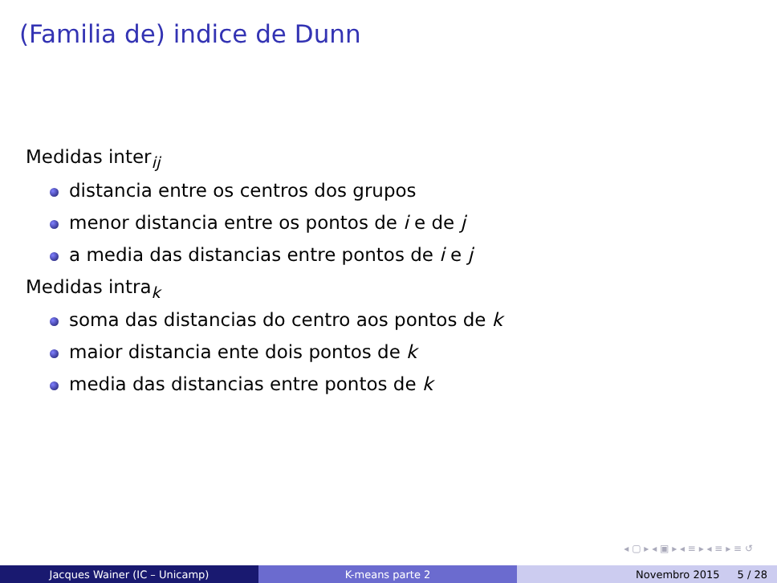(Familia de) indice de Dunn
Medidas inter<sub>ij</sub>
distancia entre os centros dos grupos
menor distancia entre os pontos de i e de j
a media das distancias entre pontos de i e j
Medidas intra<sub>k</sub>
soma das distancias do centro aos pontos de k
maior distancia ente dois pontos de k
media das distancias entre pontos de k
◂ ▢ ▸ ◂ ▣ ▸ ◂ ≡ ▸ ◂ ≡ ▸ ≡ ↺
Jacques Wainer (IC – Unicamp) K-means parte 2 Novembro 2015 5 / 28